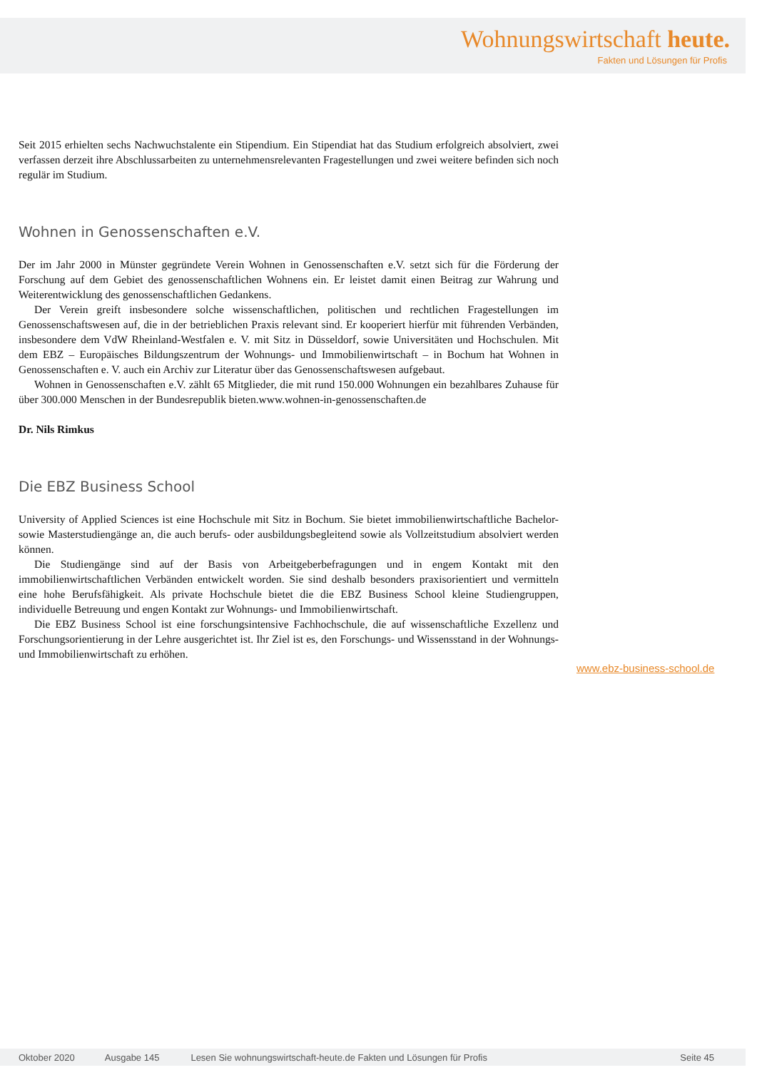Wohnungswirtschaft heute.
Fakten und Lösungen für Profis
Seit 2015 erhielten sechs Nachwuchstalente ein Stipendium. Ein Stipendiat hat das Studium erfolgreich absolviert, zwei verfassen derzeit ihre Abschlussarbeiten zu unternehmensrelevanten Fragestellungen und zwei weitere befinden sich noch regulär im Studium.
Wohnen in Genossenschaften e.V.
Der im Jahr 2000 in Münster gegründete Verein Wohnen in Genossenschaften e.V. setzt sich für die Förderung der Forschung auf dem Gebiet des genossenschaftlichen Wohnens ein. Er leistet damit einen Beitrag zur Wahrung und Weiterentwicklung des genossenschaftlichen Gedankens.
Der Verein greift insbesondere solche wissenschaftlichen, politischen und rechtlichen Fragestellungen im Genossenschaftswesen auf, die in der betrieblichen Praxis relevant sind. Er kooperiert hierfür mit führenden Verbänden, insbesondere dem VdW Rheinland-Westfalen e. V. mit Sitz in Düsseldorf, sowie Universitäten und Hochschulen. Mit dem EBZ – Europäisches Bildungszentrum der Wohnungs- und Immobilienwirtschaft – in Bochum hat Wohnen in Genossenschaften e. V. auch ein Archiv zur Literatur über das Genossenschaftswesen aufgebaut.
Wohnen in Genossenschaften e.V. zählt 65 Mitglieder, die mit rund 150.000 Wohnungen ein bezahlbares Zuhause für über 300.000 Menschen in der Bundesrepublik bieten.www.wohnen-in-genossenschaften.de
Dr. Nils Rimkus
Die EBZ Business School
University of Applied Sciences ist eine Hochschule mit Sitz in Bochum. Sie bietet immobilienwirtschaftliche Bachelor- sowie Masterstudiengänge an, die auch berufs- oder ausbildungsbegleitend sowie als Vollzeitstudium absolviert werden können.
Die Studiengänge sind auf der Basis von Arbeitgeberbefragungen und in engem Kontakt mit den immobilienwirtschaftlichen Verbänden entwickelt worden. Sie sind deshalb besonders praxisorientiert und vermitteln eine hohe Berufsfähigkeit. Als private Hochschule bietet die die EBZ Business School kleine Studiengruppen, individuelle Betreuung und engen Kontakt zur Wohnungs- und Immobilienwirtschaft.
Die EBZ Business School ist eine forschungsintensive Fachhochschule, die auf wissenschaftliche Exzellenz und Forschungsorientierung in der Lehre ausgerichtet ist. Ihr Ziel ist es, den Forschungs- und Wissensstand in der Wohnungs- und Immobilienwirtschaft zu erhöhen.
www.ebz-business-school.de
Oktober 2020 Ausgabe 145 Lesen Sie wohnungswirtschaft-heute.de Fakten und Lösungen für Profis Seite 45